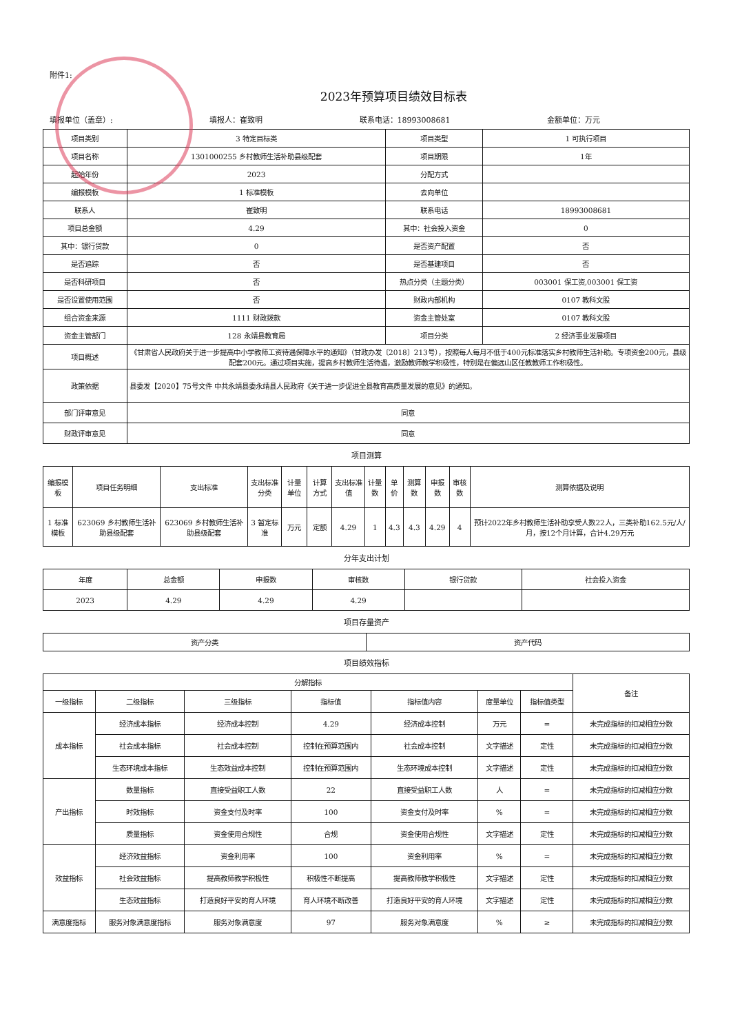附件1:
2023年预算项目绩效目标表
填报单位（盖章）: 填报人：崔致明 联系电话：18993008681 金额单位：万元
| 项目类别 | 3 特定目标类 | 项目类型 | 1 可执行项目 |
| 项目名称 | 1301000255 乡村教师生活补助县级配套 | 项目期限 | 1年 |
| 起始年份 | 2023 | 分配方式 | |
| 编报模板 | 1 标准模板 | 去向单位 | |
| 联系人 | 崔致明 | 联系电话 | 18993008681 |
| 项目总金额 | 4.29 | 其中：社会投入资金 | 0 |
| 其中：银行贷款 | 0 | 是否资产配置 | 否 |
| 是否追踪 | 否 | 是否基建项目 | 否 |
| 是否科研项目 | 否 | 热点分类（主题分类） | 003001 保工资,003001 保工资 |
| 是否设置使用范围 | 否 | 财政内部机构 | 0107 教科文股 |
| 组合资金来源 | 1111 财政拨款 | 资金主管处室 | 0107 教科文股 |
| 资金主管部门 | 128 永靖县教育局 | 项目分类 | 2 经济事业发展项目 |
| 项目概述 | 《甘肃省人民政府关于进一步提高中小学教师工资待遇保障水平的通知》（甘政办发〔2018〕213号），按照每人每月不低于400元标准落实乡村教师生活补助。专项资金200元，县级配套200元。通过项目实施，提高乡村教师生活待遇，激励教师教学积极性，特别是在偏远山区任教教师工作积极性。 | | |
| 政策依据 | 县委发【2020】75号文件 中共永靖县委永靖县人民政府《关于进一步促进全县教育高质量发展的意见》的通知。 | | |
| 部门评审意见 | 同意 | | |
| 财政评审意见 | 同意 | | |
项目测算
| 编报模板 | 项目任务明细 | 支出标准 | 支出标准分类 | 计量单位 | 计算方式 | 支出标准值 | 计量数 | 单价 | 测算数 | 申报数 | 审核数 | 测算依据及说明 |
| --- | --- | --- | --- | --- | --- | --- | --- | --- | --- | --- | --- | --- |
| 1 标准模板 | 623069 乡村教师生活补助县级配套 | 623069 乡村教师生活补助县级配套 | 3 暂定标准 | 万元 | 定额 | 4.29 | 1 | 4.3 | 4.3 | 4.29 | 4 | 预计2022年乡村教师生活补助享受人数22人，三类补助162.5元/人/月，按12个月计算，合计4.29万元 |
分年支出计划
| 年度 | 总金额 | 申报数 | 审核数 | 银行贷款 | 社会投入资金 |
| --- | --- | --- | --- | --- | --- |
| 2023 | 4.29 | 4.29 | 4.29 | | |
项目存量资产
| 资产分类 | 资产代码 |
| --- | --- |
项目绩效指标
| 分解指标 | | | | | | | 备注 |
| --- | --- | --- | --- | --- | --- | --- | --- |
| 一级指标 | 二级指标 | 三级指标 | 指标值 | 指标值内容 | 度量单位 | 指标值类型 | |
| 成本指标 | 经济成本指标 | 经济成本控制 | 4.29 | 经济成本控制 | 万元 | = | 未完成指标的扣减相应分数 |
| | 社会成本指标 | 社会成本控制 | 控制在预算范围内 | 社会成本控制 | 文字描述 | 定性 | 未完成指标的扣减相应分数 |
| | 生态环境成本指标 | 生态效益成本控制 | 控制在预算范围内 | 生态环境成本控制 | 文字描述 | 定性 | 未完成指标的扣减相应分数 |
| 产出指标 | 数量指标 | 直接受益职工人数 | 22 | 直接受益职工人数 | 人 | = | 未完成指标的扣减相应分数 |
| | 时效指标 | 资金支付及时率 | 100 | 资金支付及时率 | % | = | 未完成指标的扣减相应分数 |
| | 质量指标 | 资金使用合规性 | 合规 | 资金使用合规性 | 文字描述 | 定性 | 未完成指标的扣减相应分数 |
| 效益指标 | 经济效益指标 | 资金利用率 | 100 | 资金利用率 | % | = | 未完成指标的扣减相应分数 |
| | 社会效益指标 | 提高教师教学积极性 | 积极性不断提高 | 提高教师教学积极性 | 文字描述 | 定性 | 未完成指标的扣减相应分数 |
| | 生态效益指标 | 打造良好平安的育人环境 | 育人环境不断改善 | 打造良好平安的育人环境 | 文字描述 | 定性 | 未完成指标的扣减相应分数 |
| 满意度指标 | 服务对象满意度指标 | 服务对象满意度 | 97 | 服务对象满意度 | % | ≥ | 未完成指标的扣减相应分数 |